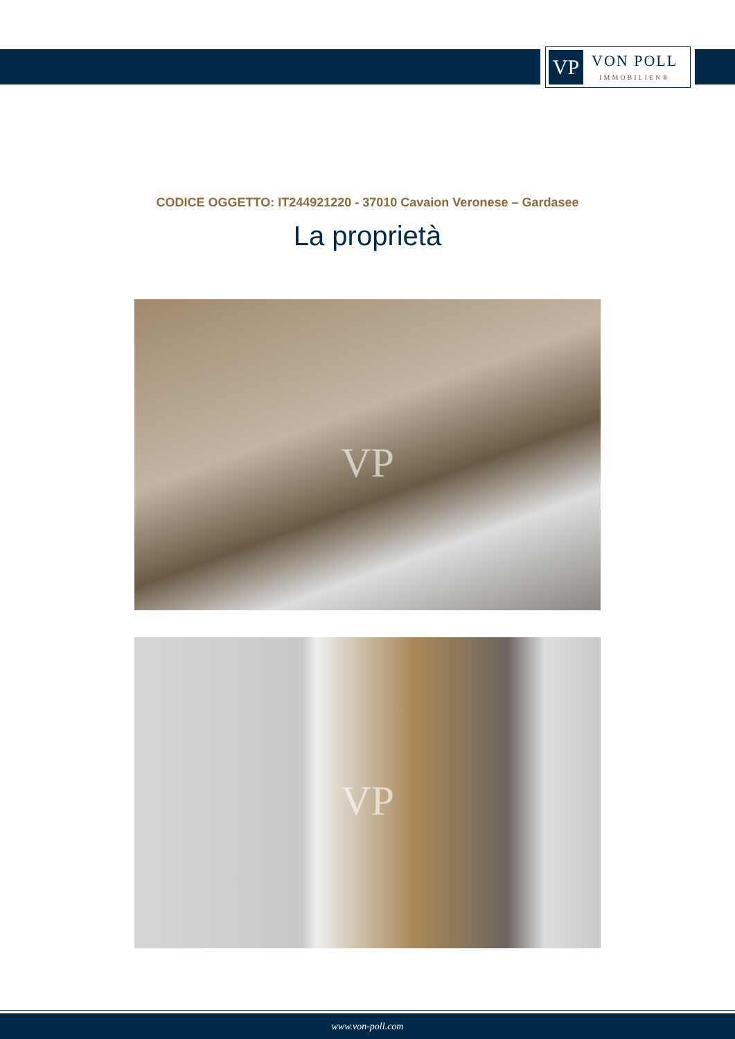VP
VON POLL
IMMOBILIEN®
CODICE OGGETTO: IT244921220 - 37010 Cavaion Veronese – Gardasee
La proprietà
VP
VP
www.von-poll.com